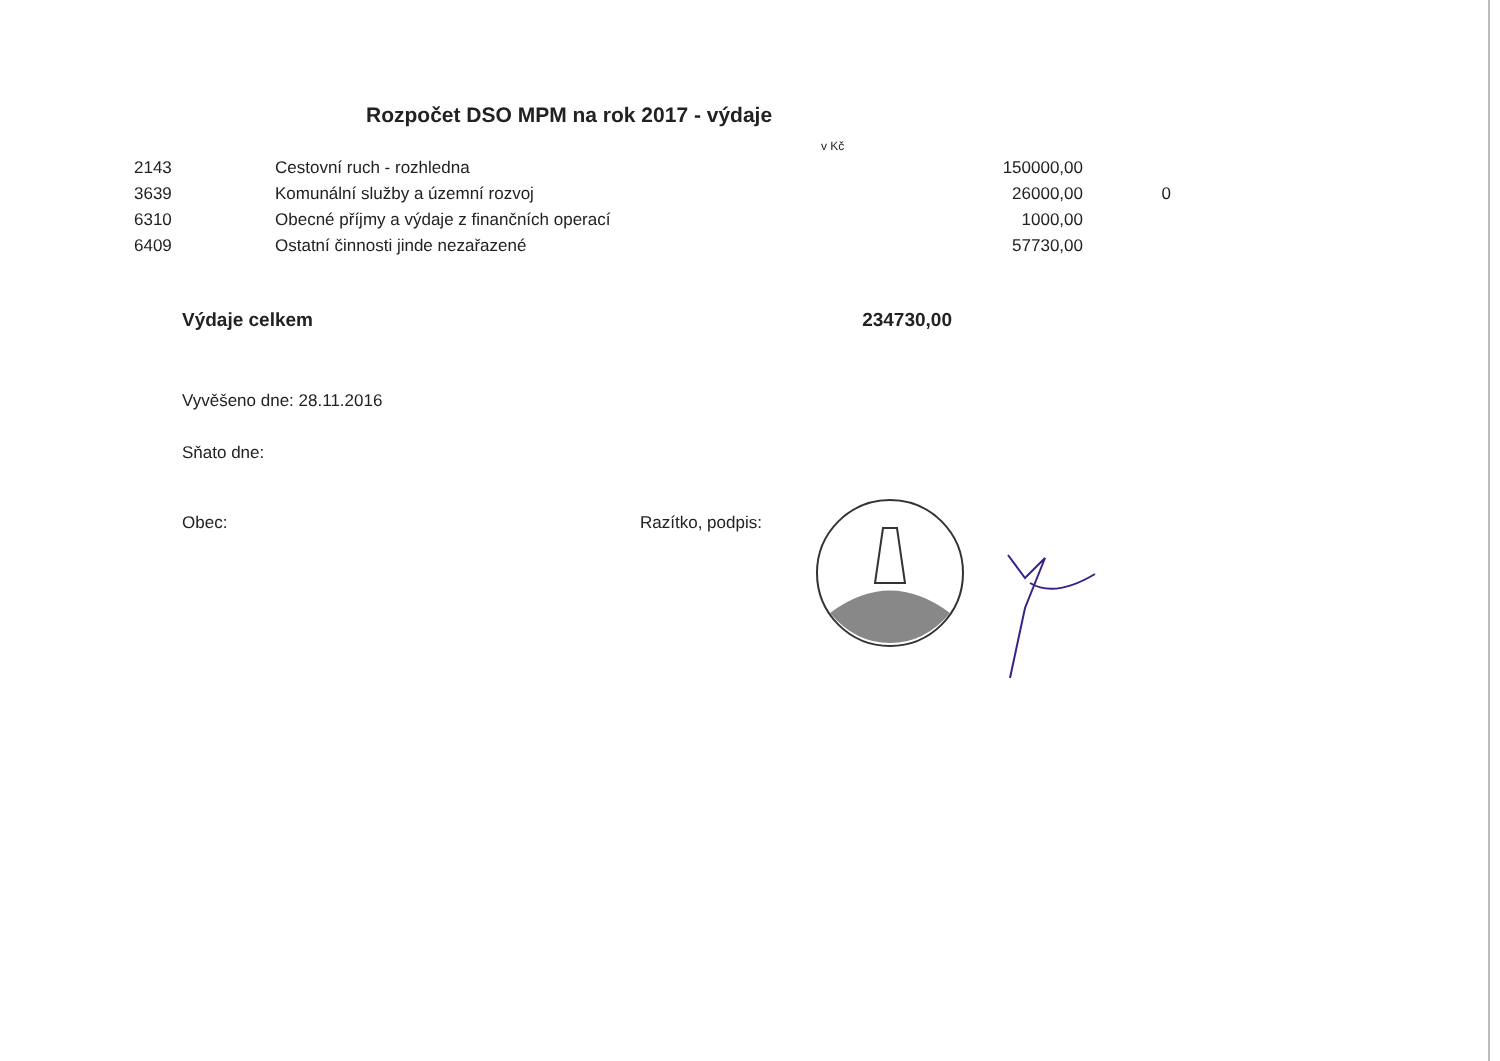Rozpočet DSO MPM na rok 2017 - výdaje
v Kč
| 2143 | Cestovní ruch - rozhledna | 150000,00 | |
| 3639 | Komunální služby a územní rozvoj | 26000,00 | 0 |
| 6310 | Obecné příjmy a výdaje z finančních operací | 1000,00 | |
| 6409 | Ostatní činnosti jinde nezařazené | 57730,00 | |
Výdaje celkem 234730,00
Vyvěšeno dne: 28.11.2016
Sňato dne:
Obec: Razítko, podpis: